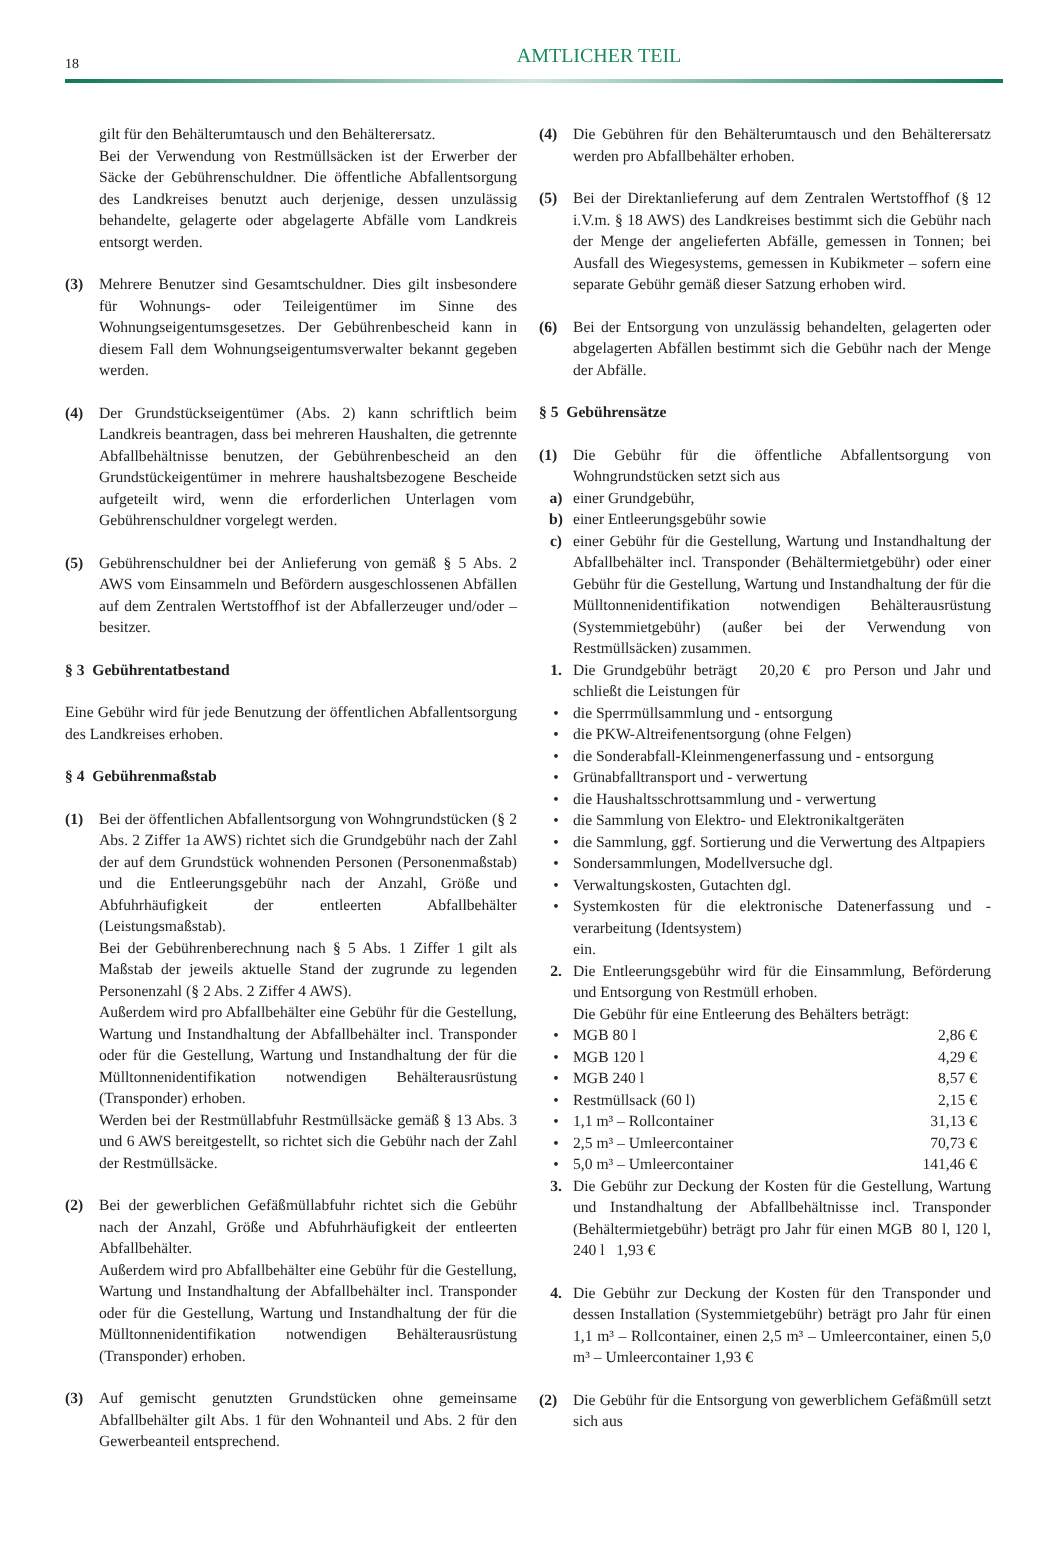18
AMTLICHER TEIL
gilt für den Behälterumtausch und den Behälterersatz.
Bei der Verwendung von Restmüllsäcken ist der Erwerber der Säcke der Gebührenschuldner. Die öffentliche Abfallentsorgung des Landkreises benutzt auch derjenige, dessen unzulässig behandelte, gelagerte oder abgelagerte Abfälle vom Landkreis entsorgt werden.
(3) Mehrere Benutzer sind Gesamtschuldner. Dies gilt insbesondere für Wohnungs- oder Teileigentümer im Sinne des Wohnungseigentumsgesetzes. Der Gebührenbescheid kann in diesem Fall dem Wohnungseigentumsverwalter bekannt gegeben werden.
(4) Der Grundstückseigentümer (Abs. 2) kann schriftlich beim Landkreis beantragen, dass bei mehreren Haushalten, die getrennte Abfallbehältnisse benutzen, der Gebührenbescheid an den Grundstückeigentümer in mehrere haushaltsbezogene Bescheide aufgeteilt wird, wenn die erforderlichen Unterlagen vom Gebührenschuldner vorgelegt werden.
(5) Gebührenschuldner bei der Anlieferung von gemäß § 5 Abs. 2 AWS vom Einsammeln und Befördern ausgeschlossenen Abfällen auf dem Zentralen Wertstoffhof ist der Abfallerzeuger und/oder –besitzer.
§ 3 Gebührentatbestand
Eine Gebühr wird für jede Benutzung der öffentlichen Abfallentsorgung des Landkreises erhoben.
§ 4 Gebührenmaßstab
(1) Bei der öffentlichen Abfallentsorgung von Wohngrundstücken (§ 2 Abs. 2 Ziffer 1a AWS) richtet sich die Grundgebühr nach der Zahl der auf dem Grundstück wohnenden Personen (Personenmaßstab) und die Entleerungsgebühr nach der Anzahl, Größe und Abfuhrhäufigkeit der entleerten Abfallbehälter (Leistungsmaßstab).
Bei der Gebührenberechnung nach § 5 Abs. 1 Ziffer 1 gilt als Maßstab der jeweils aktuelle Stand der zugrunde zu legenden Personenzahl (§ 2 Abs. 2 Ziffer 4 AWS).
Außerdem wird pro Abfallbehälter eine Gebühr für die Gestellung, Wartung und Instandhaltung der Abfallbehälter incl. Transponder oder für die Gestellung, Wartung und Instandhaltung der für die Mülltonnenidentifikation notwendigen Behälterausrüstung (Transponder) erhoben.
Werden bei der Restmüllabfuhr Restmüllsäcke gemäß § 13 Abs. 3 und 6 AWS bereitgestellt, so richtet sich die Gebühr nach der Zahl der Restmüllsäcke.
(2) Bei der gewerblichen Gefäßmüllabfuhr richtet sich die Gebühr nach der Anzahl, Größe und Abfuhrhäufigkeit der entleerten Abfallbehälter.
Außerdem wird pro Abfallbehälter eine Gebühr für die Gestellung, Wartung und Instandhaltung der Abfallbehälter incl. Transponder oder für die Gestellung, Wartung und Instandhaltung der für die Mülltonnenidentifikation notwendigen Behälterausrüstung (Transponder) erhoben.
(3) Auf gemischt genutzten Grundstücken ohne gemeinsame Abfallbehälter gilt Abs. 1 für den Wohnanteil und Abs. 2 für den Gewerbeanteil entsprechend.
(4) Die Gebühren für den Behälterumtausch und den Behälterersatz werden pro Abfallbehälter erhoben.
(5) Bei der Direktanlieferung auf dem Zentralen Wertstoffhof (§ 12 i.V.m. § 18 AWS) des Landkreises bestimmt sich die Gebühr nach der Menge der angelieferten Abfälle, gemessen in Tonnen; bei Ausfall des Wiegesystems, gemessen in Kubikmeter – sofern eine separate Gebühr gemäß dieser Satzung erhoben wird.
(6) Bei der Entsorgung von unzulässig behandelten, gelagerten oder abgelagerten Abfällen bestimmt sich die Gebühr nach der Menge der Abfälle.
§ 5 Gebührensätze
(1) Die Gebühr für die öffentliche Abfallentsorgung von Wohngrundstücken setzt sich aus
a) einer Grundgebühr,
b) einer Entleerungsgebühr sowie
c) einer Gebühr für die Gestellung, Wartung und Instandhaltung der Abfallbehälter incl. Transponder (Behältermietgebühr) oder einer Gebühr für die Gestellung, Wartung und Instandhaltung der für die Mülltonnenidentifikation notwendigen Behälterausrüstung (Systemmietgebühr) (außer bei der Verwendung von Restmüllsäcken) zusammen.
1. Die Grundgebühr beträgt 20,20 € pro Person und Jahr und schließt die Leistungen für
• die Sperrmüllsammlung und - entsorgung
• die PKW-Altreifenentsorgung (ohne Felgen)
• die Sonderabfall-Kleinmengenerfassung und - entsorgung
• Grünabfalltransport und - verwertung
• die Haushaltsschrottsammlung und - verwertung
• die Sammlung von Elektro- und Elektronikaltgeräten
• die Sammlung, ggf. Sortierung und die Verwertung des Altpapiers
• Sondersammlungen, Modellversuche dgl.
• Verwaltungskosten, Gutachten dgl.
• Systemkosten für die elektronische Datenerfassung und -verarbeitung (Identsystem)
ein.
2. Die Entleerungsgebühr wird für die Einsammlung, Beförderung und Entsorgung von Restmüll erhoben.
Die Gebühr für eine Entleerung des Behälters beträgt:
• MGB 80 l 2,86 €
• MGB 120 l 4,29 €
• MGB 240 l 8,57 €
• Restmüllsack (60 l) 2,15 €
• 1,1 m³ – Rollcontainer 31,13 €
• 2,5 m³ – Umleercontainer 70,73 €
• 5,0 m³ – Umleercontainer 141,46 €
3. Die Gebühr zur Deckung der Kosten für die Gestellung, Wartung und Instandhaltung der Abfallbehältnisse incl. Transponder (Behältermietgebühr) beträgt pro Jahr für einen MGB 80 l, 120 l, 240 l 1,93 €
4. Die Gebühr zur Deckung der Kosten für den Transponder und dessen Installation (Systemmietgebühr) beträgt pro Jahr für einen 1,1 m³ – Rollcontainer, einen 2,5 m³ – Umleercontainer, einen 5,0 m³ – Umleercontainer 1,93 €
(2) Die Gebühr für die Entsorgung von gewerblichem Gefäßmüll setzt sich aus